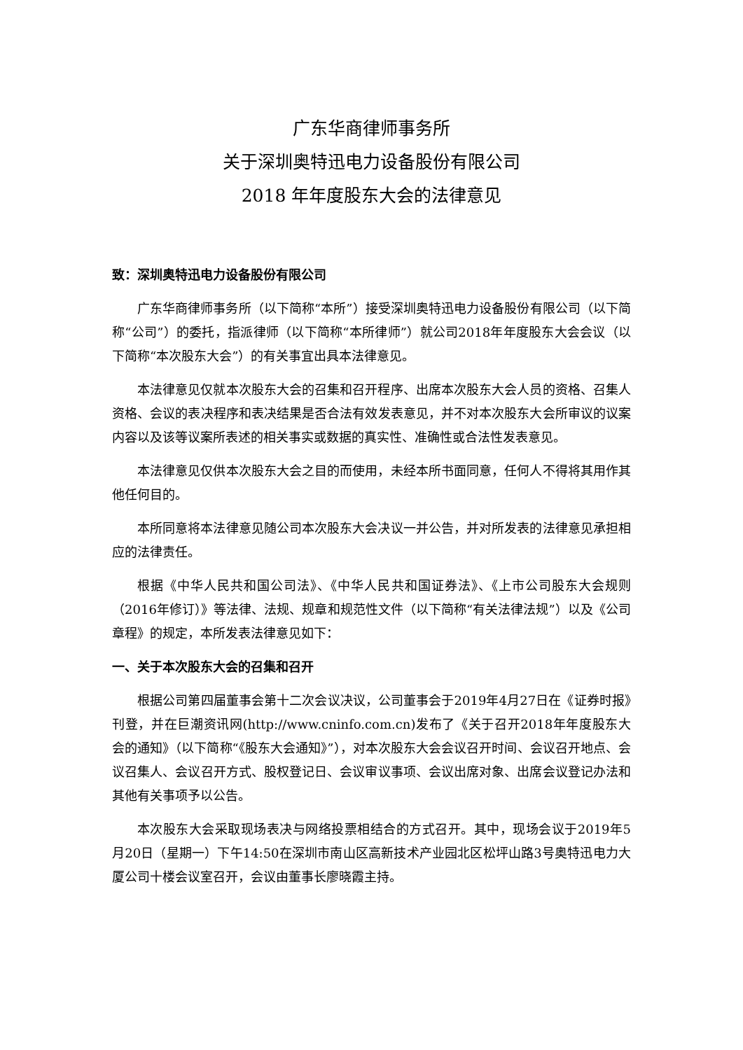广东华商律师事务所
关于深圳奥特迅电力设备股份有限公司
2018 年年度股东大会的法律意见
致：深圳奥特迅电力设备股份有限公司
广东华商律师事务所（以下简称“本所”）接受深圳奥特迅电力设备股份有限公司（以下简称“公司”）的委托，指派律师（以下简称“本所律师”）就公司2018年年度股东大会会议（以下简称“本次股东大会”）的有关事宜出具本法律意见。
本法律意见仅就本次股东大会的召集和召开程序、出席本次股东大会人员的资格、召集人资格、会议的表决程序和表决结果是否合法有效发表意见，并不对本次股东大会所审议的议案内容以及该等议案所表述的相关事实或数据的真实性、准确性或合法性发表意见。
本法律意见仅供本次股东大会之目的而使用，未经本所书面同意，任何人不得将其用作其他任何目的。
本所同意将本法律意见随公司本次股东大会决议一并公告，并对所发表的法律意见承担相应的法律责任。
根据《中华人民共和国公司法》、《中华人民共和国证券法》、《上市公司股东大会规则（2016年修订）》等法律、法规、规章和规范性文件（以下简称“有关法律法规”）以及《公司章程》的规定，本所发表法律意见如下：
一、关于本次股东大会的召集和召开
根据公司第四届董事会第十二次会议决议，公司董事会于2019年4月27日在《证券时报》刊登，并在巨潮资讯网(http://www.cninfo.com.cn)发布了《关于召开2018年年度股东大会的通知》（以下简称“《股东大会通知》”），对本次股东大会会议召开时间、会议召开地点、会议召集人、会议召开方式、股权登记日、会议审议事项、会议出席对象、出席会议登记办法和其他有关事项予以公告。
本次股东大会采取现场表决与网络投票相结合的方式召开。其中，现场会议于2019年5月20日（星期一）下午14:50在深圳市南山区高新技术产业园北区松坪山路3号奥特迅电力大厦公司十楼会议室召开，会议由董事长廖晓霞主持。